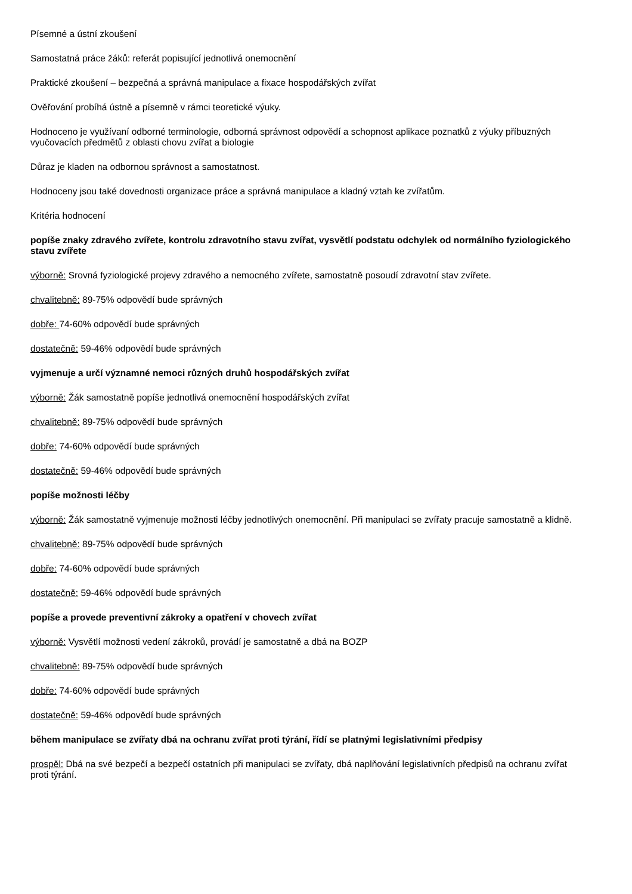Písemné a ústní zkoušení
Samostatná práce žáků: referát popisující jednotlivá onemocnění
Praktické zkoušení – bezpečná a správná manipulace a fixace hospodářských zvířat
Ověřování probíhá ústně a písemně v rámci teoretické výuky.
Hodnoceno je využívaní odborné terminologie, odborná správnost odpovědí a schopnost aplikace poznatků z výuky příbuzných vyučovacích předmětů z oblasti chovu zvířat a biologie
Důraz je kladen na odbornou správnost a samostatnost.
Hodnoceny jsou také dovednosti organizace práce a správná manipulace a kladný vztah ke zvířatům.
Kritéria hodnocení
popíše znaky zdravého zvířete, kontrolu zdravotního stavu zvířat, vysvětlí podstatu odchylek od normálního fyziologického stavu zvířete
výborně: Srovná fyziologické projevy zdravého a nemocného zvířete, samostatně posoudí zdravotní stav zvířete.
chvalitebně: 89-75% odpovědí bude správných
dobře: 74-60% odpovědí bude správných
dostatečně: 59-46% odpovědí bude správných
vyjmenuje a určí významné nemoci různých druhů hospodářských zvířat
výborně: Žák samostatně popíše jednotlivá onemocnění hospodářských zvířat
chvalitebně: 89-75% odpovědí bude správných
dobře: 74-60% odpovědí bude správných
dostatečně: 59-46% odpovědí bude správných
popíše možnosti léčby
výborně: Žák samostatně vyjmenuje možnosti léčby jednotlivých onemocnění. Při manipulaci se zvířaty pracuje samostatně a klidně.
chvalitebně: 89-75% odpovědí bude správných
dobře: 74-60% odpovědí bude správných
dostatečně: 59-46% odpovědí bude správných
popíše a provede preventivní zákroky a opatření v chovech zvířat
výborně: Vysvětlí možnosti vedení zákroků, provádí je samostatně a dbá na BOZP
chvalitebně: 89-75% odpovědí bude správných
dobře: 74-60% odpovědí bude správných
dostatečně: 59-46% odpovědí bude správných
během manipulace se zvířaty dbá na ochranu zvířat proti týrání, řídí se platnými legislativními předpisy
prospěl: Dbá na své bezpečí a bezpečí ostatních při manipulaci se zvířaty, dbá naplňování legislativních předpisů na ochranu zvířat proti týrání.